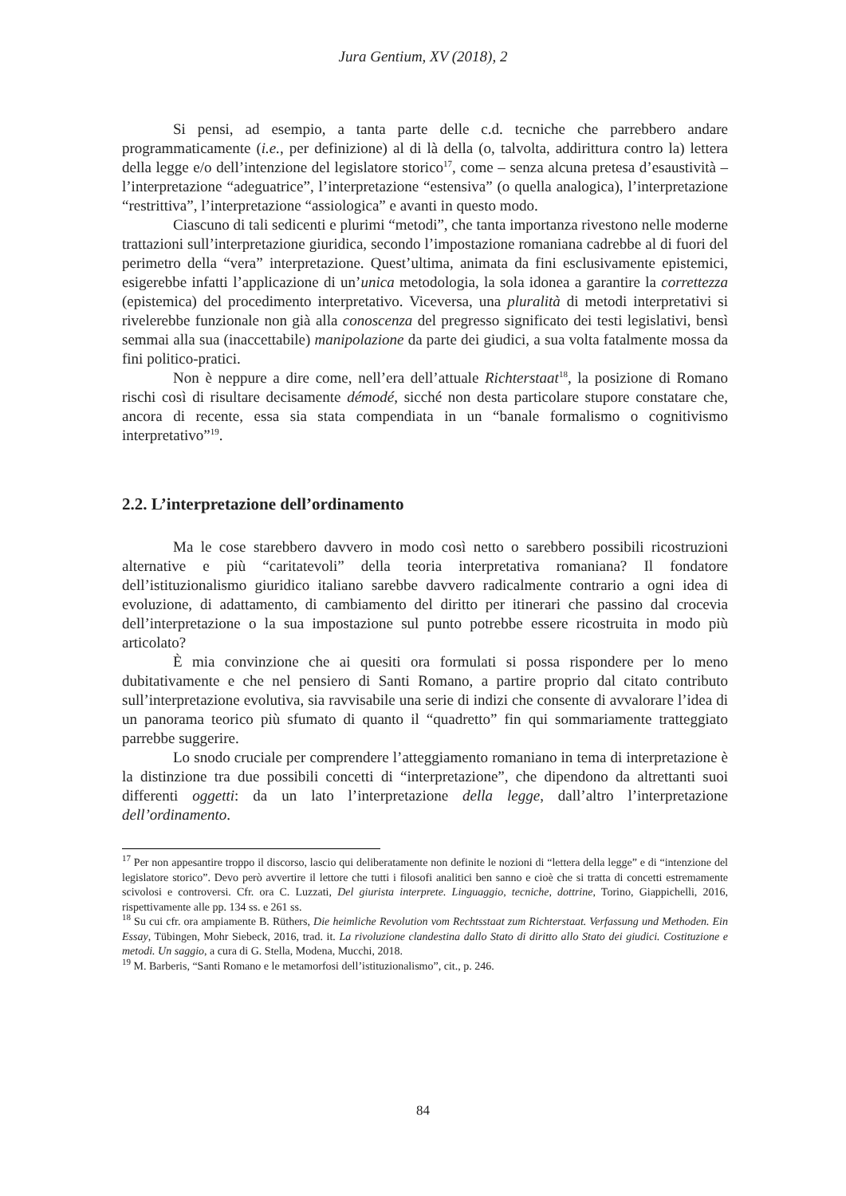Jura Gentium, XV (2018), 2
Si pensi, ad esempio, a tanta parte delle c.d. tecniche che parrebbero andare programmaticamente (i.e., per definizione) al di là della (o, talvolta, addirittura contro la) lettera della legge e/o dell’intenzione del legislatore storico<sup>17</sup>, come – senza alcuna pretesa d’esaustività – l’interpretazione “adeguatrice”, l’interpretazione “estensiva” (o quella analogica), l’interpretazione “restrittiva”, l’interpretazione “assiologica” e avanti in questo modo.
Ciascuno di tali sedicenti e plurimi “metodi”, che tanta importanza rivestono nelle moderne trattazioni sull’interpretazione giuridica, secondo l’impostazione romaniana cadrebbe al di fuori del perimetro della “vera” interpretazione. Quest’ultima, animata da fini esclusivamente epistemici, esigerebbe infatti l’applicazione di un’unica metodologia, la sola idonea a garantire la correttezza (epistemica) del procedimento interpretativo. Viceversa, una pluralità di metodi interpretativi si rivelerebbe funzionale non già alla conoscenza del pregresso significato dei testi legislativi, bensì semmai alla sua (inaccettabile) manipolazione da parte dei giudici, a sua volta fatalmente mossa da fini politico-pratici.
Non è neppure a dire come, nell’era dell’attuale Richterstaat<sup>18</sup>, la posizione di Romano rischi così di risultare decisamente démodé, sicché non desta particolare stupore constatare che, ancora di recente, essa sia stata compendiata in un “banale formalismo o cognitivismo interpretativo”<sup>19</sup>.
2.2. L’interpretazione dell’ordinamento
Ma le cose starebbero davvero in modo così netto o sarebbero possibili ricostruzioni alternative e più “caritatevoli” della teoria interpretativa romaniana? Il fondatore dell’istituzionalismo giuridico italiano sarebbe davvero radicalmente contrario a ogni idea di evoluzione, di adattamento, di cambiamento del diritto per itinerari che passino dal crocevia dell’interpretazione o la sua impostazione sul punto potrebbe essere ricostruita in modo più articolato?
È mia convinzione che ai quesiti ora formulati si possa rispondere per lo meno dubitativamente e che nel pensiero di Santi Romano, a partire proprio dal citato contributo sull’interpretazione evolutiva, sia ravvisabile una serie di indizi che consente di avvalorare l’idea di un panorama teorico più sfumato di quanto il “quadretto” fin qui sommariamente tratteggiato parrebbe suggerire.
Lo snodo cruciale per comprendere l’atteggiamento romaniano in tema di interpretazione è la distinzione tra due possibili concetti di “interpretazione”, che dipendono da altrettanti suoi differenti oggetti: da un lato l’interpretazione della legge, dall’altro l’interpretazione dell’ordinamento.
<sup>17</sup> Per non appesantire troppo il discorso, lascio qui deliberatamente non definite le nozioni di “lettera della legge” e di “intenzione del legislatore storico”. Devo però avvertire il lettore che tutti i filosofi analitici ben sanno e cioè che si tratta di concetti estremamente scivolosi e controversi. Cfr. ora C. Luzzati, Del giurista interprete. Linguaggio, tecniche, dottrine, Torino, Giappichelli, 2016, rispettivamente alle pp. 134 ss. e 261 ss.
<sup>18</sup> Su cui cfr. ora ampiamente B. Rüthers, Die heimliche Revolution vom Rechtsstaat zum Richterstaat. Verfassung und Methoden. Ein Essay, Tübingen, Mohr Siebeck, 2016, trad. it. La rivoluzione clandestina dallo Stato di diritto allo Stato dei giudici. Costituzione e metodi. Un saggio, a cura di G. Stella, Modena, Mucchi, 2018.
<sup>19</sup> M. Barberis, “Santi Romano e le metamorfosi dell’istituzionalismo”, cit., p. 246.
84